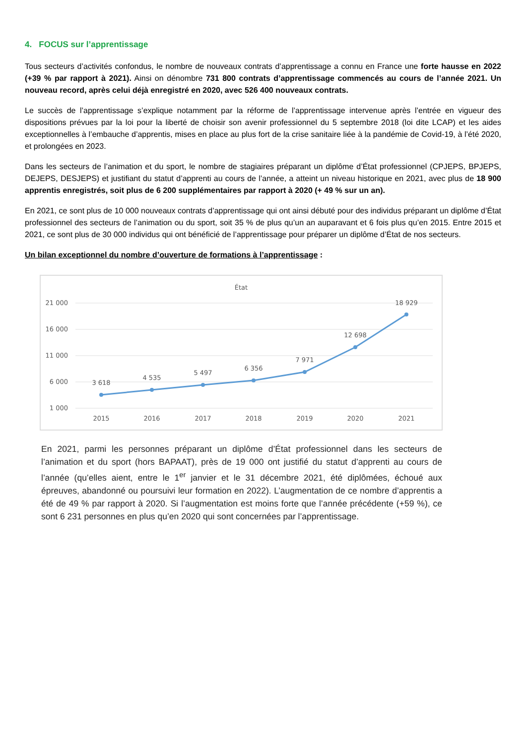4. FOCUS sur l’apprentissage
Tous secteurs d’activités confondus, le nombre de nouveaux contrats d’apprentissage a connu en France une forte hausse en 2022 (+39 % par rapport à 2021). Ainsi on dénombre 731 800 contrats d’apprentissage commencés au cours de l’année 2021. Un nouveau record, après celui déjà enregistré en 2020, avec 526 400 nouveaux contrats.
Le succès de l’apprentissage s’explique notamment par la réforme de l’apprentissage intervenue après l’entrée en vigueur des dispositions prévues par la loi pour la liberté de choisir son avenir professionnel du 5 septembre 2018 (loi dite LCAP) et les aides exceptionnelles à l’embauche d’apprentis, mises en place au plus fort de la crise sanitaire liée à la pandémie de Covid-19, à l’été 2020, et prolongées en 2023.
Dans les secteurs de l’animation et du sport, le nombre de stagiaires préparant un diplôme d’État professionnel (CPJEPS, BPJEPS, DEJEPS, DESJEPS) et justifiant du statut d’apprenti au cours de l’année, a atteint un niveau historique en 2021, avec plus de 18 900 apprentis enregistrés, soit plus de 6 200 supplémentaires par rapport à 2020 (+ 49 % sur un an).
En 2021, ce sont plus de 10 000 nouveaux contrats d’apprentissage qui ont ainsi débuté pour des individus préparant un diplôme d’État professionnel des secteurs de l’animation ou du sport, soit 35 % de plus qu’un an auparavant et 6 fois plus qu’en 2015. Entre 2015 et 2021, ce sont plus de 30 000 individus qui ont bénéficié de l’apprentissage pour préparer un diplôme d’État de nos secteurs.
Un bilan exceptionnel du nombre d’ouverture de formations à l’apprentissage :
État
21 000
16 000
11 000
6 000
1 000
3 618
4 535
5 497
6 356
7 971
12 698
18 929
2015
2016
2017
2018
2019
2020
2021
En 2021, parmi les personnes préparant un diplôme d’État professionnel dans les secteurs de l’animation et du sport (hors BAPAAT), près de 19 000 ont justifié du statut d’apprenti au cours de l’année (qu’elles aient, entre le 1<sup>er</sup> janvier et le 31 décembre 2021, été diplômées, échoué aux épreuves, abandonné ou poursuivi leur formation en 2022). L’augmentation de ce nombre d’apprentis a été de 49 % par rapport à 2020. Si l’augmentation est moins forte que l’année précédente (+59 %), ce sont 6 231 personnes en plus qu’en 2020 qui sont concernées par l’apprentissage.